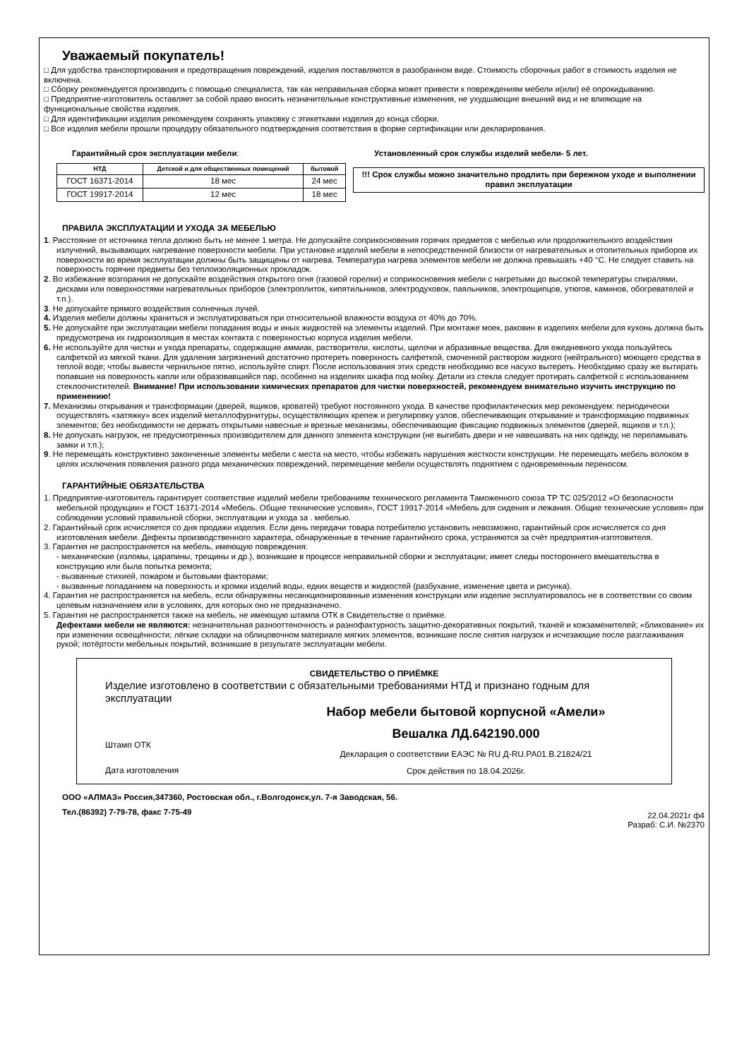Уважаемый покупатель!
□ Для удобства транспортирования и предотвращения повреждений, изделия поставляются в разобранном виде. Стоимость сборочных работ в стоимость изделия не включена.
□ Сборку рекомендуется производить с помощью специалиста, так как неправильная сборка может привести к повреждениям мебели и(или) её опрокидыванию.
□ Предприятие-изготовитель оставляет за собой право вносить незначительные конструктивные изменения, не ухудшающие внешний вид и не влияющие на функциональные свойства изделия.
□ Для идентификации изделия рекомендуем сохранять упаковку с этикетками изделия до конца сборки.
□ Все изделия мебели прошли процедуру обязательного подтверждения соответствия в форме сертификации или декларирования.
Гарантийный срок эксплуатации мебели:
| НТД | Детской и для общественных помещений | бытовой |
| --- | --- | --- |
| ГОСТ 16371-2014 | 18 мес | 24 мес |
| ГОСТ 19917-2014 | 12 мес | 18 мес |
Установленный срок службы изделий мебели- 5 лет.
!!! Срок службы можно значительно продлить при бережном уходе и выполнении правил эксплуатации
ПРАВИЛА ЭКСПЛУАТАЦИИ И УХОДА ЗА МЕБЕЛЬЮ
1. Расстояние от источника тепла должно быть не менее 1 метра. Не допускайте соприкосновения горячих предметов с мебелью или продолжительного воздействия излучений, вызывающих нагревание поверхности мебели. При установке изделий мебели в непосредственной близости от нагревательных и отопительных приборов их поверхности во время эксплуатации должны быть защищены от нагрева. Температура нагрева элементов мебели не должна превышать +40 °С. Не следует ставить на поверхность горячие предметы без теплоизоляционных прокладок.
2. Во избежание возгорания не допускайте воздействия открытого огня (газовой горелки) и соприкосновения мебели с нагретыми до высокой температуры спиралями, дисками или поверхностями нагревательных приборов (электроплиток, кипятильников, электродуховок, паяльников, электрощипцов, утюгов, каминов, обогревателей и т.п.).
3. Не допускайте прямого воздействия солнечных лучей.
4. Изделия мебели должны храниться и эксплуатироваться при относительной влажности воздуха от 40% до 70%.
5. Не допускайте при эксплуатации мебели попадания воды и иных жидкостей на элементы изделий. При монтаже моек, раковин в изделиях мебели для кухонь должна быть предусмотрена их гидроизоляция в местах контакта с поверхностью корпуса изделия мебели.
6. Не используйте для чистки и ухода препараты, содержащие аммиак, растворители, кислоты, щелочи и абразивные вещества. Для ежедневного ухода пользуйтесь салфеткой из мягкой ткани. Для удаления загрязнений достаточно протереть поверхность салфеткой, смоченной раствором жидкого (нейтрального) моющего средства в теплой воде; чтобы вывести чернильное пятно, используйте спирт. После использования этих средств необходимо все насухо вытереть. Необходимо сразу же вытирать попавшие на поверхность капли или образовавшийся пар, особенно на изделиях шкафа под мойку. Детали из стекла следует протирать салфеткой с использованием стеклоочистителей. Внимание! При использовании химических препаратов для чистки поверхностей, рекомендуем внимательно изучить инструкцию по применению!
7. Механизмы открывания и трансформации (дверей, ящиков, кроватей) требуют постоянного ухода. В качестве профилактических мер рекомендуем: периодически осуществлять «затяжку» всех изделий металлофурнитуры, осуществляющих крепеж и регулировку узлов, обеспечивающих открывание и трансформацию подвижных элементов; без необходимости не держать открытыми навесные и врезные механизмы, обеспечивающие фиксацию подвижных элементов (дверей, ящиков и т.п.);
8. Не допускать нагрузок, не предусмотренных производителем для данного элемента конструкции (не выгибать двери и не навешивать на них одежду, не переламывать замки и т.п.);
9. Не перемещать конструктивно законченные элементы мебели с места на место, чтобы избежать нарушения жесткости конструкции. Не перемещать мебель волоком в целях исключения появления разного рода механических повреждений, перемещение мебели осуществлять поднятием с одновременным переносом.
ГАРАНТИЙНЫЕ ОБЯЗАТЕЛЬСТВА
1. Предприятие-изготовитель гарантирует соответствие изделий мебели требованиям технического регламента Таможенного союза ТР ТС 025/2012 «О безопасности мебельной продукции» и ГОСТ 16371-2014 «Мебель. Общие технические условия», ГОСТ 19917-2014 «Мебель для сидения и лежания. Общие технические условия» при соблюдении условий правильной сборки, эксплуатации и ухода за . мебелью.
2. Гарантийный срок исчисляется со дня продажи изделия. Если день передачи товара потребителю установить невозможно, гарантийный срок исчисляется со дня изготовления мебели. Дефекты производственного характера, обнаруженные в течение гарантийного срока, устраняются за счёт предприятия-изготовителя.
3. Гарантия не распространяется на мебель, имеющую повреждения:
- механические (изломы, царапины, трещины и др.), возникшие в процессе неправильной сборки и эксплуатации; имеет следы постороннего вмешательства в конструкцию или была попытка ремонта;
- вызванные стихией, пожаром и бытовыми факторами;
- вызванные попаданием на поверхность и кромки изделий воды, едких веществ и жидкостей (разбухание, изменение цвета и рисунка).
4. Гарантия не распространяется на мебель, если обнаружены несанкционированные изменения конструкции или изделие эксплуатировалось не в соответствии со своим целевым назначением или в условиях, для которых оно не предназначено.
5. Гарантия не распространяется также на мебель, не имеющую штампа ОТК в Свидетельстве о приёмке.
Дефектами мебели не являются: незначительная разнооттеночность и разнофактурность защитно-декоративных покрытий, тканей и кожзаменителей; «бликование» их при изменении освещённости; лёгкие складки на облицовочном материале мягких элементов, возникшие после снятия нагрузок и исчезающие после разглаживания рукой; потёртости мебельных покрытий, возникшие в результате эксплуатации мебели.
СВИДЕТЕЛЬСТВО О ПРИЁМКЕ
Изделие изготовлено в соответствии с обязательными требованиями НТД и признано годным для эксплуатации
Штамп ОТК
Дата изготовления
Набор мебели бытовой корпусной «Амели»
Вешалка ЛД.642190.000
Декларация о соответствии ЕАЭС № RU Д-RU.PA01.B.21824/21
Срок действия по 18.04.2026г.
ООО «АЛМАЗ» Россия,347360, Ростовская обл., г.Волгодонск,ул. 7-я Заводская, 56.
Тел.(86392) 7-79-78, факс 7-75-49
22.04.2021г ф4
Разраб: С.И. №2370